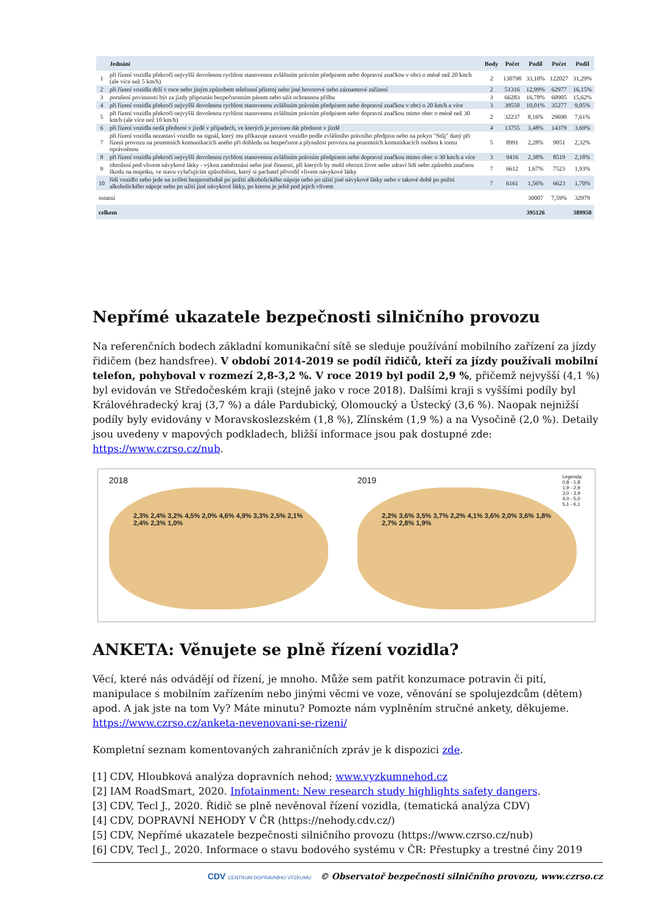| | Jednání | Body | Počet | Podíl | Počet | Podíl |
| --- | --- | --- | --- | --- | --- | --- |
| 1 | při řízení vozidla překročí nejvyšší dovolenou rychlost stanovenou zvláštním právním předpisem nebo dopravní značkou v obci o méně než 20 km/h (ale více než 5 km/h) | 2 | 130798 | 33,10% | 122027 | 31,29% |
| 2 | při řízení vozidla drží v ruce nebo jiným způsobem telefonní přístroj nebo jiné hovorové nebo záznamové zařízení | 2 | 51316 | 12,99% | 62977 | 16,15% |
| 3 | porušení povinnosti být za jízdy připoután bezpečnostním pásem nebo užít ochrannou přilbu | 3 | 66283 | 16,78% | 60905 | 15,62% |
| 4 | při řízení vozidla překročí nejvyšší dovolenou rychlost stanovenou zvláštním právním předpisem nebo dopravní značkou v obci o 20 km/h a více | 3 | 39550 | 10,01% | 35277 | 9,05% |
| 5 | při řízení vozidla překročí nejvyšší dovolenou rychlost stanovenou zvláštním právním předpisem nebo dopravní značkou mimo obec o méně než 30 km/h (ale více než 10 km/h) | 2 | 32237 | 8,16% | 29690 | 7,61% |
| 6 | při řízení vozidla nedá přednost v jízdě v případech, ve kterých je povinen dát přednost v jízdě | 4 | 13755 | 3,48% | 14379 | 3,69% |
| 7 | při řízení vozidla nezastaví vozidlo na signál, který mu přikazuje zastavit vozidlo podle zvláštního právního předpisu nebo na pokyn "Stůj" daný při řízení provozu na pozemních komunikacích anebo při dohledu na bezpečnost a plynulost provozu na pozemních komunikacích osobou k tomu oprávněnou | 5 | 8991 | 2,28% | 9051 | 2,32% |
| 8 | při řízení vozidla překročí nejvyšší dovolenou rychlost stanovenou zvláštním právním předpisem nebo dopravní značkou mimo obec o 30 km/h a více | 3 | 9416 | 2,38% | 8519 | 2,18% |
| 9 | ohrožení pod vlivem návykové látky - výkon zaměstnání nebo jiné činnosti, při kterých by mohl ohrozit život nebo zdraví lidí nebo způsobit značnou škodu na majetku, ve stavu vylučujícím způsobilost, který si pachatel přivodil vlivem návykové látky | 7 | 6612 | 1,67% | 7523 | 1,93% |
| 10 | řídí vozidlo nebo jede na zvířeti bezprostředně po požití alkoholického nápoje nebo po užití jiné návykové látky nebo v takové době po požití alkoholického nápoje nebo po užití jiné návykové látky, po kterou je ještě pod jejich vlivem | 7 | 6161 | 1,56% | 6623 | 1,70% |
| ostatní | | | | 30007 | 7,59% | 32979 |
| celkem | | | | 395126 | | 389950 |
Nepřímé ukazatele bezpečnosti silničního provozu
Na referenčních bodech základní komunikační sítě se sleduje používání mobilního zařízení za jízdy řidičem (bez handsfree). V období 2014-2019 se podíl řidičů, kteří za jízdy používali mobilní telefon, pohyboval v rozmezí 2,8-3,2 %. V roce 2019 byl podíl 2,9 %, přičemž nejvyšší (4,1 %) byl evidován ve Středočeském kraji (stejně jako v roce 2018). Dalšími kraji s vyššími podíly byl Královéhradecký kraj (3,7 %) a dále Pardubický, Olomoucký a Ústecký (3,6 %). Naopak nejnižší podíly byly evidovány v Moravskoslezském (1,8 %), Zlínském (1,9 %) a na Vysočině (2,0 %). Detaily jsou uvedeny v mapových podkladech, bližší informace jsou pak dostupné zde: https://www.czrso.cz/nub.
2018
2,3% 2,4% 3,2% 4,5% 2,0% 4,6% 4,9% 3,3% 2,5% 2,1% 2,4% 2,3% 1,0%
2019
Legenda:
0,8 - 1,8
1,9 - 2,9
3,0 - 3,9
4,0 - 5,0
5,1 - 6,1
2,2% 3,6% 3,5% 3,7% 2,2% 4,1% 3,6% 2,0% 3,6% 1,8% 2,7% 2,8% 1,9%
ANKETA: Věnujete se plně řízení vozidla?
Věcí, které nás odvádějí od řízení, je mnoho. Může sem patřit konzumace potravin či pití, manipulace s mobilním zařízením nebo jinými věcmi ve voze, věnování se spolujezdcům (dětem) apod. A jak jste na tom Vy? Máte minutu? Pomozte nám vyplněním stručné ankety, děkujeme. https://www.czrso.cz/anketa-nevenovani-se-rizeni/
Kompletní seznam komentovaných zahraničních zpráv je k dispozici zde.
[1] CDV, Hloubková analýza dopravních nehod; www.vyzkumnehod.cz
[2] IAM RoadSmart, 2020. Infotainment: New research study highlights safety dangers.
[3] CDV, Tecl J., 2020. Řidič se plně nevěnoval řízení vozidla, (tematická analýza CDV)
[4] CDV, DOPRAVNÍ NEHODY V ČR (https://nehody.cdv.cz/)
[5] CDV, Nepřímé ukazatele bezpečnosti silničního provozu (https://www.czrso.cz/nub)
[6] CDV, Tecl J., 2020. Informace o stavu bodového systému v ČR: Přestupky a trestné činy 2019
CDV CENTRUM DOPRAVNÍHO VÝZKUMU © Observatoř bezpečnosti silničního provozu, www.czrso.cz